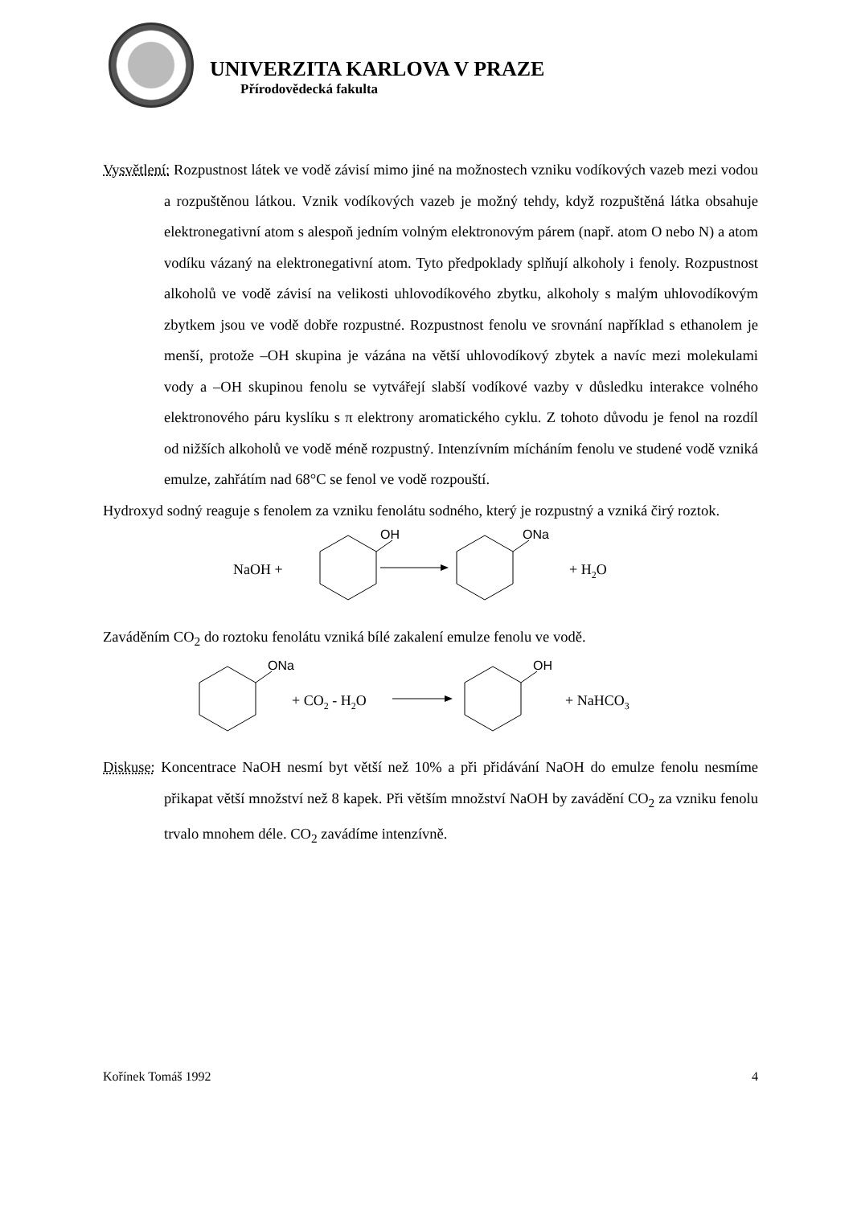UNIVERZITA KARLOVA V PRAZE
Přírodovědecká fakulta
Vysvětlení: Rozpustnost látek ve vodě závisí mimo jiné na možnostech vzniku vodíkových vazeb mezi vodou a rozpuštěnou látkou. Vznik vodíkových vazeb je možný tehdy, když rozpuštěná látka obsahuje elektronegativní atom s alespoň jedním volným elektronovým párem (např. atom O nebo N) a atom vodíku vázaný na elektronegativní atom. Tyto předpoklady splňují alkoholy i fenoly. Rozpustnost alkoholů ve vodě závisí na velikosti uhlovodíkového zbytku, alkoholy s malým uhlovodíkovým zbytkem jsou ve vodě dobře rozpustné. Rozpustnost fenolu ve srovnání například s ethanolem je menší, protože –OH skupina je vázána na větší uhlovodíkový zbytek a navíc mezi molekulami vody a –OH skupinou fenolu se vytvářejí slabší vodíkové vazby v důsledku interakce volného elektronového páru kyslíku s π elektrony aromatického cyklu. Z tohoto důvodu je fenol na rozdíl od nižších alkoholů ve vodě méně rozpustný. Intenzívním mícháním fenolu ve studené vodě vzniká emulze, zahřátím nad 68°C se fenol ve vodě rozpouští.
Hydroxyd sodný reaguje s fenolem za vzniku fenolátu sodného, který je rozpustný a vzniká čirý roztok.
NaOH +
+ H2O
OH
ONa
Zaváděním CO<sub>2</sub> do roztoku fenolátu vzniká bílé zakalení emulze fenolu ve vodě.
ONa
+ CO2 - H2O
+ NaHCO3
OH
Diskuse: Koncentrace NaOH nesmí byt větší než 10% a při přidávání NaOH do emulze fenolu nesmíme přikapat větší množství než 8 kapek. Při větším množství NaOH by zavádění CO<sub>2</sub> za vzniku fenolu trvalo mnohem déle. CO<sub>2</sub> zavádíme intenzívně.
Kořínek Tomáš 1992 4